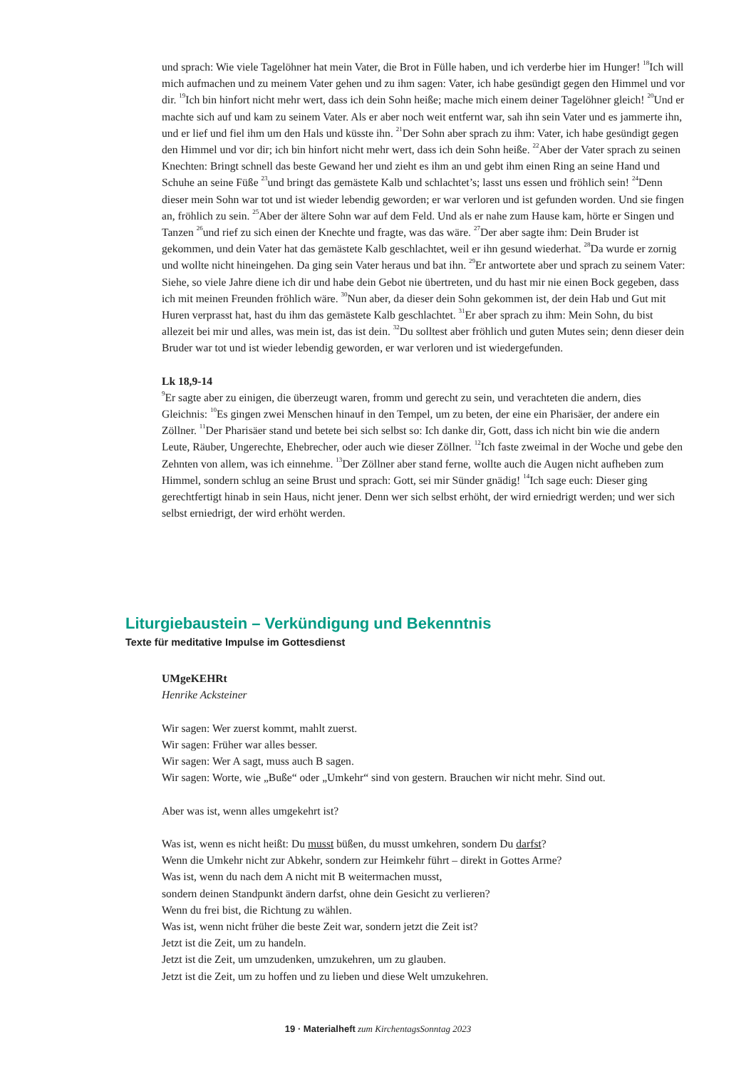und sprach: Wie viele Tagelöhner hat mein Vater, die Brot in Fülle haben, und ich verderbe hier im Hunger! <sup>18</sup>Ich will mich aufmachen und zu meinem Vater gehen und zu ihm sagen: Vater, ich habe gesündigt gegen den Himmel und vor dir. <sup>19</sup>Ich bin hinfort nicht mehr wert, dass ich dein Sohn heiße; mache mich einem deiner Tagelöhner gleich! <sup>20</sup>Und er machte sich auf und kam zu seinem Vater. Als er aber noch weit entfernt war, sah ihn sein Vater und es jammerte ihn, und er lief und fiel ihm um den Hals und küsste ihn. <sup>21</sup>Der Sohn aber sprach zu ihm: Vater, ich habe gesündigt gegen den Himmel und vor dir; ich bin hinfort nicht mehr wert, dass ich dein Sohn heiße. <sup>22</sup>Aber der Vater sprach zu seinen Knechten: Bringt schnell das beste Gewand her und zieht es ihm an und gebt ihm einen Ring an seine Hand und Schuhe an seine Füße <sup>23</sup>und bringt das gemästete Kalb und schlachtet’s; lasst uns essen und fröhlich sein! <sup>24</sup>Denn dieser mein Sohn war tot und ist wieder lebendig geworden; er war verloren und ist gefunden worden. Und sie fingen an, fröhlich zu sein. <sup>25</sup>Aber der ältere Sohn war auf dem Feld. Und als er nahe zum Hause kam, hörte er Singen und Tanzen <sup>26</sup>und rief zu sich einen der Knechte und fragte, was das wäre. <sup>27</sup>Der aber sagte ihm: Dein Bruder ist gekommen, und dein Vater hat das gemästete Kalb geschlachtet, weil er ihn gesund wiederhat. <sup>28</sup>Da wurde er zornig und wollte nicht hineingehen. Da ging sein Vater heraus und bat ihn. <sup>29</sup>Er antwortete aber und sprach zu seinem Vater: Siehe, so viele Jahre diene ich dir und habe dein Gebot nie übertreten, und du hast mir nie einen Bock gegeben, dass ich mit meinen Freunden fröhlich wäre. <sup>30</sup>Nun aber, da dieser dein Sohn gekommen ist, der dein Hab und Gut mit Huren verprasst hat, hast du ihm das gemästete Kalb geschlachtet. <sup>31</sup>Er aber sprach zu ihm: Mein Sohn, du bist allezeit bei mir und alles, was mein ist, das ist dein. <sup>32</sup>Du solltest aber fröhlich und guten Mutes sein; denn dieser dein Bruder war tot und ist wieder lebendig geworden, er war verloren und ist wiedergefunden.
Lk 18,9-14
<sup>9</sup> Er sagte aber zu einigen, die überzeugt waren, fromm und gerecht zu sein, und verachteten die andern, dies Gleichnis: <sup>10</sup>Es gingen zwei Menschen hinauf in den Tempel, um zu beten, der eine ein Pharisäer, der andere ein Zöllner. <sup>11</sup>Der Pharisäer stand und betete bei sich selbst so: Ich danke dir, Gott, dass ich nicht bin wie die andern Leute, Räuber, Ungerechte, Ehebrecher, oder auch wie dieser Zöllner. <sup>12</sup>Ich faste zweimal in der Woche und gebe den Zehnten von allem, was ich einnehme. <sup>13</sup>Der Zöllner aber stand ferne, wollte auch die Augen nicht aufheben zum Himmel, sondern schlug an seine Brust und sprach: Gott, sei mir Sünder gnädig! <sup>14</sup>Ich sage euch: Dieser ging gerechtfertigt hinab in sein Haus, nicht jener. Denn wer sich selbst erhöht, der wird erniedrigt werden; und wer sich selbst erniedrigt, der wird erhöht werden.
Liturgiebaustein – Verkündigung und Bekenntnis
Texte für meditative Impulse im Gottesdienst
UMgeKEHRt
Henrike Acksteiner
Wir sagen: Wer zuerst kommt, mahlt zuerst.
Wir sagen: Früher war alles besser.
Wir sagen: Wer A sagt, muss auch B sagen.
Wir sagen: Worte, wie „Buße“ oder „Umkehr“ sind von gestern. Brauchen wir nicht mehr. Sind out.
Aber was ist, wenn alles umgekehrt ist?
Was ist, wenn es nicht heißt: Du musst büßen, du musst umkehren, sondern Du darfst?
Wenn die Umkehr nicht zur Abkehr, sondern zur Heimkehr führt – direkt in Gottes Arme?
Was ist, wenn du nach dem A nicht mit B weitermachen musst,
sondern deinen Standpunkt ändern darfst, ohne dein Gesicht zu verlieren?
Wenn du frei bist, die Richtung zu wählen.
Was ist, wenn nicht früher die beste Zeit war, sondern jetzt die Zeit ist?
Jetzt ist die Zeit, um zu handeln.
Jetzt ist die Zeit, um umzudenken, umzukehren, um zu glauben.
Jetzt ist die Zeit, um zu hoffen und zu lieben und diese Welt umzukehren.
19 · Materialheft zum KirchentagsSonntag 2023